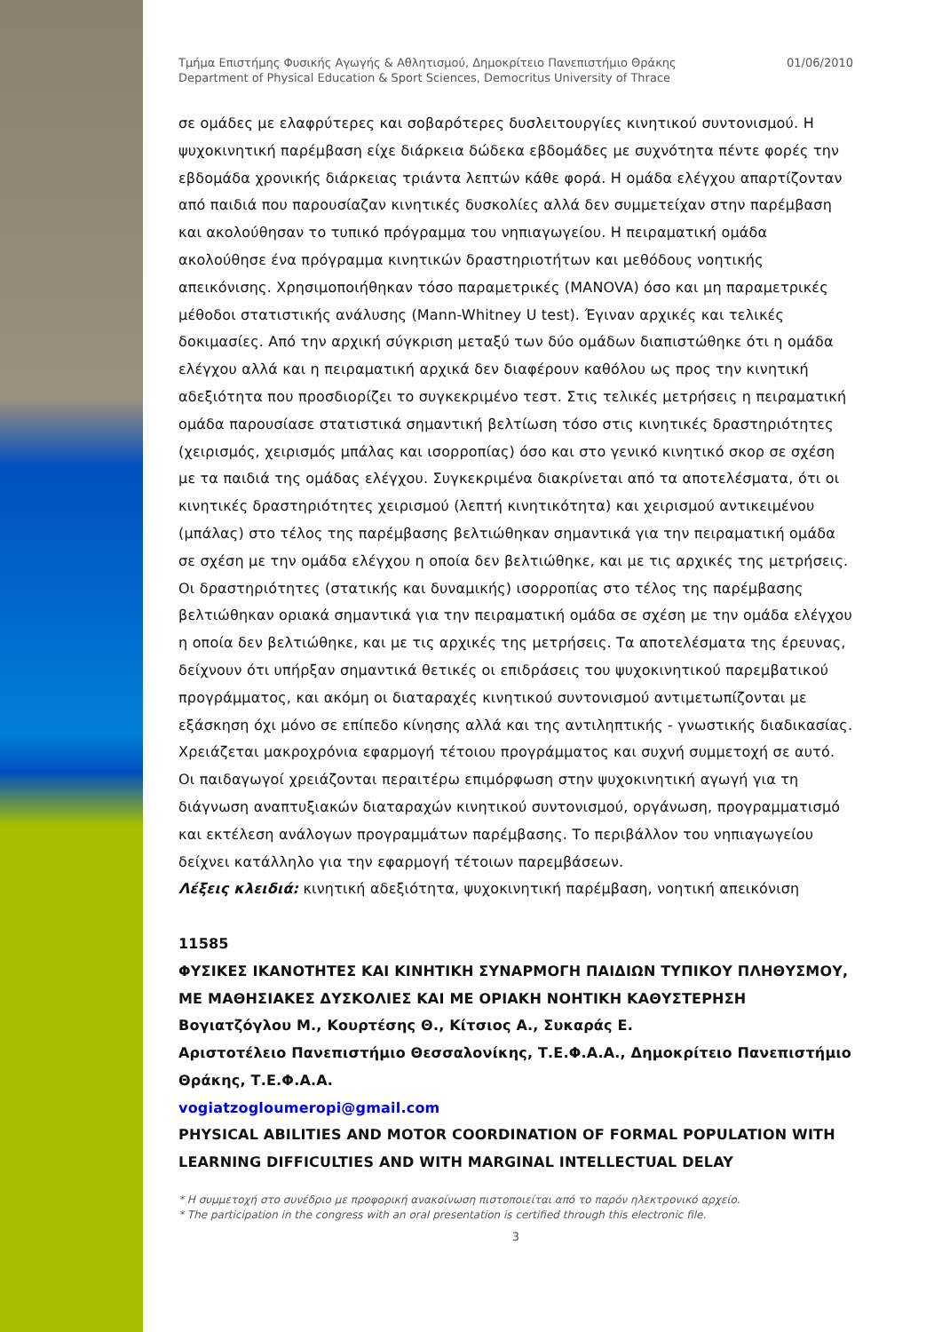Τμήμα Επιστήμης Φυσικής Αγωγής & Αθλητισμού, Δημοκρίτειο Πανεπιστήμιο Θράκης
Department of Physical Education & Sport Sciences, Democritus University of Thrace
01/06/2010
σε ομάδες με ελαφρύτερες και σοβαρότερες δυσλειτουργίες κινητικού συντονισμού. Η ψυχοκινητική παρέμβαση είχε διάρκεια δώδεκα εβδομάδες με συχνότητα πέντε φορές την εβδομάδα χρονικής διάρκειας τριάντα λεπτών κάθε φορά. Η ομάδα ελέγχου απαρτίζονταν από παιδιά που παρουσίαζαν κινητικές δυσκολίες αλλά δεν συμμετείχαν στην παρέμβαση και ακολούθησαν το τυπικό πρόγραμμα του νηπιαγωγείου. Η πειραματική ομάδα ακολούθησε ένα πρόγραμμα κινητικών δραστηριοτήτων και μεθόδους νοητικής απεικόνισης. Χρησιμοποιήθηκαν τόσο παραμετρικές (MANOVA) όσο και μη παραμετρικές μέθοδοι στατιστικής ανάλυσης (Mann-Whitney U test). Έγιναν αρχικές και τελικές δοκιμασίες. Από την αρχική σύγκριση μεταξύ των δύο ομάδων διαπιστώθηκε ότι η ομάδα ελέγχου αλλά και η πειραματική αρχικά δεν διαφέρουν καθόλου ως προς την κινητική αδεξιότητα που προσδιορίζει το συγκεκριμένο τεστ. Στις τελικές μετρήσεις η πειραματική ομάδα παρουσίασε στατιστικά σημαντική βελτίωση τόσο στις κινητικές δραστηριότητες (χειρισμός, χειρισμός μπάλας και ισορροπίας) όσο και στο γενικό κινητικό σκορ σε σχέση με τα παιδιά της ομάδας ελέγχου. Συγκεκριμένα διακρίνεται από τα αποτελέσματα, ότι οι κινητικές δραστηριότητες χειρισμού (λεπτή κινητικότητα) και χειρισμού αντικειμένου (μπάλας) στο τέλος της παρέμβασης βελτιώθηκαν σημαντικά για την πειραματική ομάδα σε σχέση με την ομάδα ελέγχου η οποία δεν βελτιώθηκε, και με τις αρχικές της μετρήσεις. Οι δραστηριότητες (στατικής και δυναμικής) ισορροπίας στο τέλος της παρέμβασης βελτιώθηκαν οριακά σημαντικά για την πειραματική ομάδα σε σχέση με την ομάδα ελέγχου η οποία δεν βελτιώθηκε, και με τις αρχικές της μετρήσεις. Τα αποτελέσματα της έρευνας, δείχνουν ότι υπήρξαν σημαντικά θετικές οι επιδράσεις του ψυχοκινητικού παρεμβατικού προγράμματος, και ακόμη οι διαταραχές κινητικού συντονισμού αντιμετωπίζονται με εξάσκηση όχι μόνο σε επίπεδο κίνησης αλλά και της αντιληπτικής - γνωστικής διαδικασίας. Χρειάζεται μακροχρόνια εφαρμογή τέτοιου προγράμματος και συχνή συμμετοχή σε αυτό. Οι παιδαγωγοί χρειάζονται περαιτέρω επιμόρφωση στην ψυχοκινητική αγωγή για τη διάγνωση αναπτυξιακών διαταραχών κινητικού συντονισμού, οργάνωση, προγραμματισμό και εκτέλεση ανάλογων προγραμμάτων παρέμβασης. Το περιβάλλον του νηπιαγωγείου δείχνει κατάλληλο για την εφαρμογή τέτοιων παρεμβάσεων.
Λέξεις κλειδιά: κινητική αδεξιότητα, ψυχοκινητική παρέμβαση, νοητική απεικόνιση
11585
ΦΥΣΙΚΕΣ ΙΚΑΝΟΤΗΤΕΣ ΚΑΙ ΚΙΝΗΤΙΚΗ ΣΥΝΑΡΜΟΓΗ ΠΑΙΔΙΩΝ ΤΥΠΙΚΟΥ ΠΛΗΘΥΣΜΟΥ, ΜΕ ΜΑΘΗΣΙΑΚΕΣ ΔΥΣΚΟΛΙΕΣ ΚΑΙ ΜΕ ΟΡΙΑΚΗ ΝΟΗΤΙΚΗ ΚΑΘΥΣΤΕΡΗΣΗ
Βογιατζόγλου Μ., Κουρτέσης Θ., Κίτσιος Α., Συκαράς Ε.
Αριστοτέλειο Πανεπιστήμιο Θεσσαλονίκης, Τ.Ε.Φ.Α.Α., Δημοκρίτειο Πανεπιστήμιο Θράκης, Τ.Ε.Φ.Α.Α.
vogiatzogloumeropi@gmail.com
PHYSICAL ABILITIES AND MOTOR COORDINATION OF FORMAL POPULATION WITH LEARNING DIFFICULTIES AND WITH MARGINAL INTELLECTUAL DELAY
* Η συμμετοχή στο συνέδριο με προφορική ανακοίνωση πιστοποιείται από το παρόν ηλεκτρονικό αρχείο.
* The participation in the congress with an oral presentation is certified through this electronic file.
3